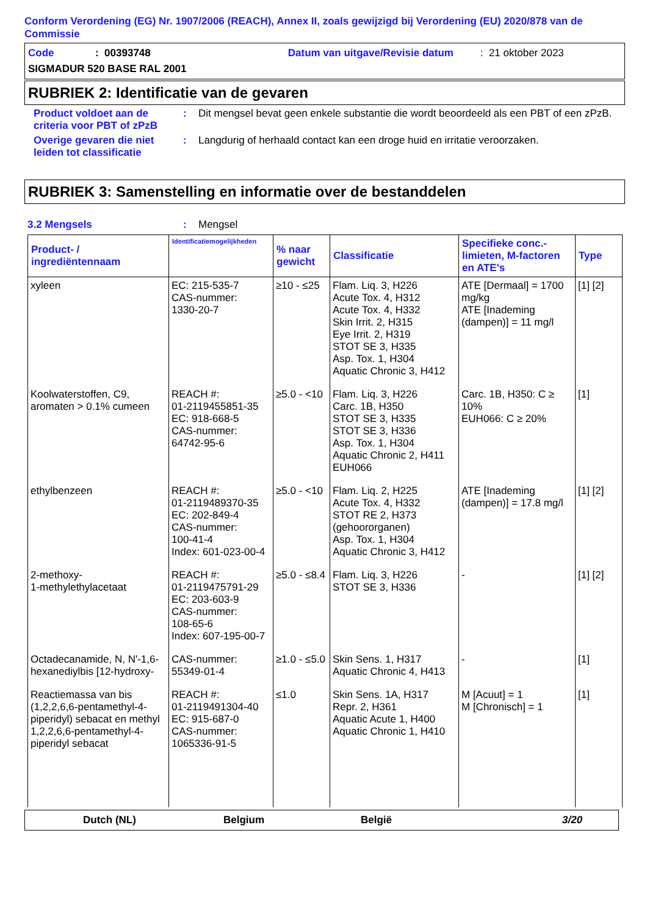Conform Verordening (EG) Nr. 1907/2006 (REACH), Annex II, zoals gewijzigd bij Verordening (EU) 2020/878 van de Commissie
Code: 00393748 Datum van uitgave/Revisie datum: 21 oktober 2023
SIGMADUR 520 BASE RAL 2001
RUBRIEK 2: Identificatie van de gevaren
Product voldoet aan de criteria voor PBT of zPzB
: Dit mengsel bevat geen enkele substantie die wordt beoordeeld als een PBT of een zPzB.
Overige gevaren die niet leiden tot classificatie
: Langdurig of herhaald contact kan een droge huid en irritatie veroorzaken.
RUBRIEK 3: Samenstelling en informatie over de bestanddelen
3.2 Mengsels : Mengsel
| Product- / ingrediëntennaam | Identificatiemogelijkheden | % naar gewicht | Classificatie | Specifieke conc.-limieten, M-factoren en ATE's | Type |
| --- | --- | --- | --- | --- | --- |
| xyleen | EC: 215-535-7 CAS-nummer: 1330-20-7 | ≥10 - ≤25 | Flam. Liq. 3, H226 Acute Tox. 4, H312 Acute Tox. 4, H332 Skin Irrit. 2, H315 Eye Irrit. 2, H319 STOT SE 3, H335 Asp. Tox. 1, H304 Aquatic Chronic 3, H412 | ATE [Dermaal] = 1700 mg/kg ATE [Inademing (dampen)] = 11 mg/l | [1] [2] |
| Koolwaterstoffen, C9, aromaten > 0.1% cumeen | REACH #: 01-2119455851-35 EC: 918-668-5 CAS-nummer: 64742-95-6 | ≥5.0 - <10 | Flam. Liq. 3, H226 Carc. 1B, H350 STOT SE 3, H335 STOT SE 3, H336 Asp. Tox. 1, H304 Aquatic Chronic 2, H411 EUH066 | Carc. 1B, H350: C ≥ 10% EUH066: C ≥ 20% | [1] |
| ethylbenzeen | REACH #: 01-2119489370-35 EC: 202-849-4 CAS-nummer: 100-41-4 Index: 601-023-00-4 | ≥5.0 - <10 | Flam. Liq. 2, H225 Acute Tox. 4, H332 STOT RE 2, H373 (gehoororganen) Asp. Tox. 1, H304 Aquatic Chronic 3, H412 | ATE [Inademing (dampen)] = 17.8 mg/l | [1] [2] |
| 2-methoxy- 1-methylethylacetaat | REACH #: 01-2119475791-29 EC: 203-603-9 CAS-nummer: 108-65-6 Index: 607-195-00-7 | ≥5.0 - ≤8.4 | Flam. Liq. 3, H226 STOT SE 3, H336 | - | [1] [2] |
| Octadecanamide, N, N'-1,6-hexanediylbis [12-hydroxy- | CAS-nummer: 55349-01-4 | ≥1.0 - ≤5.0 | Skin Sens. 1, H317 Aquatic Chronic 4, H413 | - | [1] |
| Reactiemassa van bis (1,2,2,6,6-pentamethyl-4-piperidyl) sebacat en methyl 1,2,2,6,6-pentamethyl-4-piperidyl sebacat | REACH #: 01-2119491304-40 EC: 915-687-0 CAS-nummer: 1065336-91-5 | ≤1.0 | Skin Sens. 1A, H317 Repr. 2, H361 Aquatic Acute 1, H400 Aquatic Chronic 1, H410 | M [Acuut] = 1 M [Chronisch] = 1 | [1] |
Dutch (NL) Belgium België 3/20